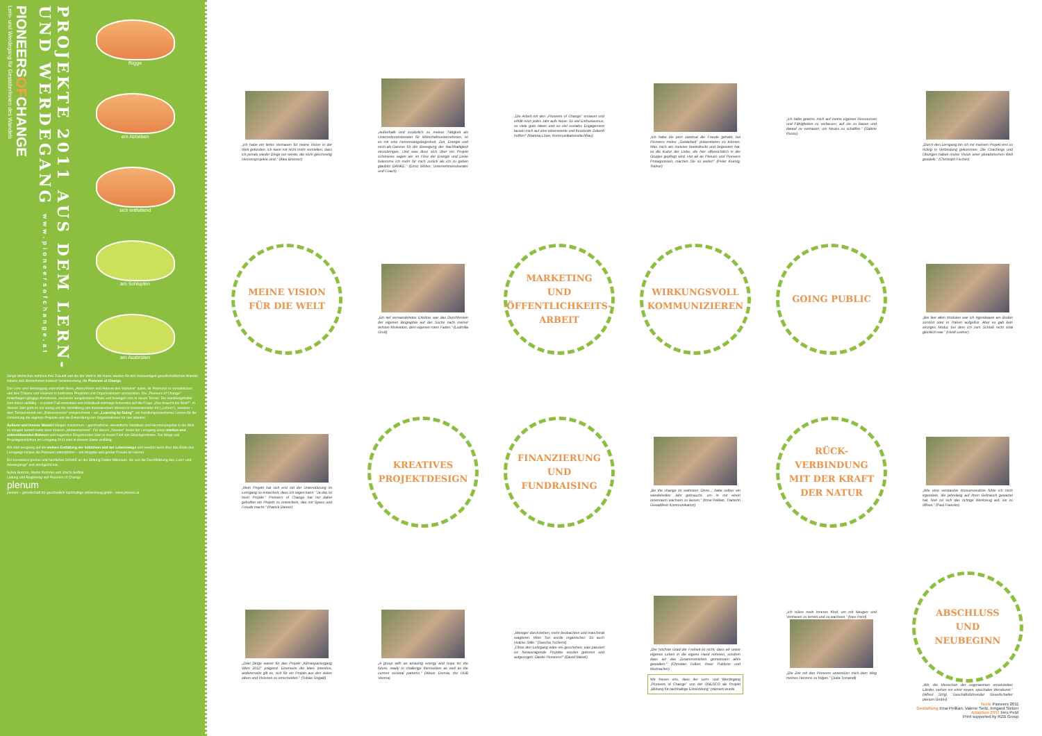PIONEERSOFCHANGE
Lern- und Werdegang für GestalterInnen des Wandels
PROJEKTE 2011 AUS DEM LERN- UND WERDEGANG www.pioneersofchange.at
flügge
am Abheben
sich entfaltend
am Schlüpfen
am Ausbrüten
Junge Menschen nehmen ihre Zukunft und die der Welt in die Hand, werden für den notwendigen gesellschaftlichen Wandel initiativ und übernehmen beherzt Verantwortung: die Pioneers of Change.
Der Lern- und Werdegang unterstützt diese „AkteurInnen und Akteure des Wandels" dabei, ihr Potenzial zu verwirklichen und ihre Träume und Visionen in konkreten Projekten und Organisationen umzusetzen. Die „Pioneers of Change" hinterfragen gängige Annahmen, verlassen ausgetretene Pfade und bewegen sich in neues Terrain. Die Handlungsfelder sind dabei vielfältig – in jedem Fall innovative und individuell-stimmige Antworten auf die Frage „Was braucht die Welt?". In diesem Jahr geht es nur wenig um die Vermittlung von theoretischem Wissen in konventioneller Art („Lehren"), sondern – dem Temperament von „Entrepreneurs" entsprechend – um „Learning by Doing", um handlungsorientiertes Lernen für die Umsetzung der eigenen Projekte und die Entwicklung von Organisationen für den Wandel.
Äußerer und Innerer Wandel hängen zusammen – ganzheitliche, wesentliche Initiativen und Herzensprojekte in die Welt zu bringen bedarf meist einer inneren „Metamorphose". Für dieses „Werden" bietet der Lerngang einen starken und unterstützenden Rahmen und tragendes Eingebunden-Sein in einem Feld von Gleichgesinnten. Die Wege und Projektgeschichten im Lerngang 2011 sind in diesem Sinne vielfältig.
Wir sind neugierig auf die weitere Entfaltung der Initiativen und der Lebenswege und werden auch über das Ende des Lerngangs hinaus die Pioneers unterstützen – mit Hingabe und großer Freude im Herzen.
Ein besonders großes und herzliches DANKE an die Stiftung Drittes Millenium, die uns die Durchführung des „Lern- und Werdegangs" erst ermöglicht hat.
Sylvia Brenzel, Martin Kirchner und Joschi Sedlak
Leitung und Begleitung von Pioneers of Change
plenum
plenum – gesellschaft für ganzheitlich nachhaltige entwicklung gmbh · www.plenum.at
„Ich habe ein tiefes Vertrauen für meine Vision in der Welt gefunden. Ich kann mir nicht mehr vorstellen, dass ich jemals wieder Dinge tun werde, die nicht gleichzeitig Herzensprojekte sind." (Alex Brenner)
„Außerhalb und zusätzlich zu meiner Tätigkeit als Unternehmensberater für Wirtschaftsunternehmen, ist es mir eine Herzensangelegenheit, Zeit, Energie und mich-als-Ganzes für die Bewegung der Nachhaltigkeit einzubringen. Und was lässt sich über ein Projekt schöneres sagen als: im Flow der Energie und Liebe bekomme ich mehr für mich zurück als ich zu geben glaubte! DANKE." (Ernst Wöber, Unternehmensberater und Coach)
„Die Arbeit mit den „Pioneers of Change" erstaunt und erfüllt mich jedes Jahr aufs Neue: So viel Enthusiasmus, so viele gute Ideen und so viel soziales Engagement lassen mich auf eine lebenswerte und freudvolle Zukunft hoffen!" (Martina Löwe, Kommunikationsfachfrau)
„Ich habe bis jetzt zweimal die Freude gehabt, bei Pioneers meine „Geldarbeit" präsentieren zu können. Was mich am meisten beeindruckt und begeistert hat, ist die Kultur der Liebe, die hier offensichtlich in der Gruppe gepflegt wird. Hut ab an Plenum und Pioneers Protagonisten, machen Sie so weiter!" (Peter Koenig, Trainer)
„Ich habe gelernt, mich auf meine eigenen Ressourcen und Fähigkeiten zu verlassen, auf sie zu bauen und darauf zu vertrauen, um Neues zu schaffen." (Sabine Ruoss)
„Durch den Lerngang bin ich mit meinem Projekt erst so richtig in Verbindung gekommen. Die Coachings und Übungen haben meine Vision einer pluralistischen Welt gestärkt." (Christoph Fischer)
MEINE VISION
FÜR DIE WELT
„Ein tief verwandelndes Erlebnis war das Durchforsten der eigenen Biographie auf der Suche nach meiner tiefsten Motivation, dem eigenen roten Faden." (Ludmilla Groß)
MARKETING
UND
ÖFFENTLICHKEITS-
ARBEIT
WIRKUNGSVOLL
KOMMUNIZIEREN
GOING PUBLIC
„Bei fast allen Modulen war ich irgendwann am Boden zerstört oder in Tränen aufgelöst. Aber es gab kein einziges Modul, bei dem ich zum Schluß nicht total glücklich war." (Heidi Leitner)
„Mein Projekt hat sich erst mit der Unterstützung im Lerngang so entwickelt, dass ich sagen kann: "Ja das ist mein Projekt." Pioneers of Change hat mir dabei geholfen ein Projekt zu entwickeln, das mir Spass und Freude macht." (Patrick Danter)
KREATIVES
PROJEKTDESIGN
FINANZIERUNG
UND
FUNDRAISING
„Be the change im wahrsten Sinne... habe selber ein wandelvolles Jahr gebraucht, um in mir einen Innenraum wachsen zu lassen." (Irma Pelikan, Trainerin Gewaltfreie Kommunikation)
RÜCK-
VERBINDUNG
MIT DER KRAFT
DER NATUR
„Wie eine verstaubte Konservendose fühle ich mich irgendwie, die jahrelang auf ihren Gebrauch gewartet hat. Nun tut sich das richtige Werkzeug auf, sie zu öffnen." (Paul Franzke)
„Zwei Dinge waren für das Projekt „Klimaspaziergang Wien 2012" prägend. Einerseits die klare Intention, andererseits gilt es, sich für ein Projekt aus den vielen Ideen und Visionen zu entscheiden." (Tobias Rogalli)
„A group with an amazing energy and hope for the future, ready to challenge themselves as well as the current societal patterns." (Alexis Eremia, the HUB Vienna)
„Weniger durchziehen, mehr beobachten und manchmal reagieren. Mein Tun wurde organischer. So auch Hotline-Stille." (Sascha Tscherni)
„Ohne den Lehrgang wäre nie geschehen, was passiert ist: herausragende Projekte wurden geboren und aufgezogen. Danke Pioneers!!" (David Marek)
„Der höchste Grad der Freiheit ist nicht, dass wir unser eigenes Leben in die eigene Hand nehmen, sondern dass wir das Zusammenleben gemeinsam aktiv gestalten." (Christian Felber, freier Publizist und Mutmacher)
Wir freuen uns, dass der Lern- und Werdegang „Pioneers of Change" von der UNESCO als Projekt „Bildung für nachhaltige Entwicklung" prämiert wurde.
„Ich nütze mein inneres Kind, um mit Neugier und Vertrauen zu lernen und zu wachsen." (Ines Petzl)
„Die Zeit mit den Pioneers unterstützt mich dem Weg meines Herzens zu folgen." (Jutta Tomandl)
ABSCHLUSS
UND
NEUBEGINN
„Wir, die Menschen der sogenannten entwickelten Länder, stehen vor einer neuen, epochalen Wendezeit." (Alfred Strigl, Geschäftsführender Gesellschafter plenum GmbH)
Texte Pioneers 2011
Gestaltung Irma Pelikan, Valerie Seitz, Irmgard Stelzer
Adaption 2011 Ines Petzl
Print supported by RZB Group